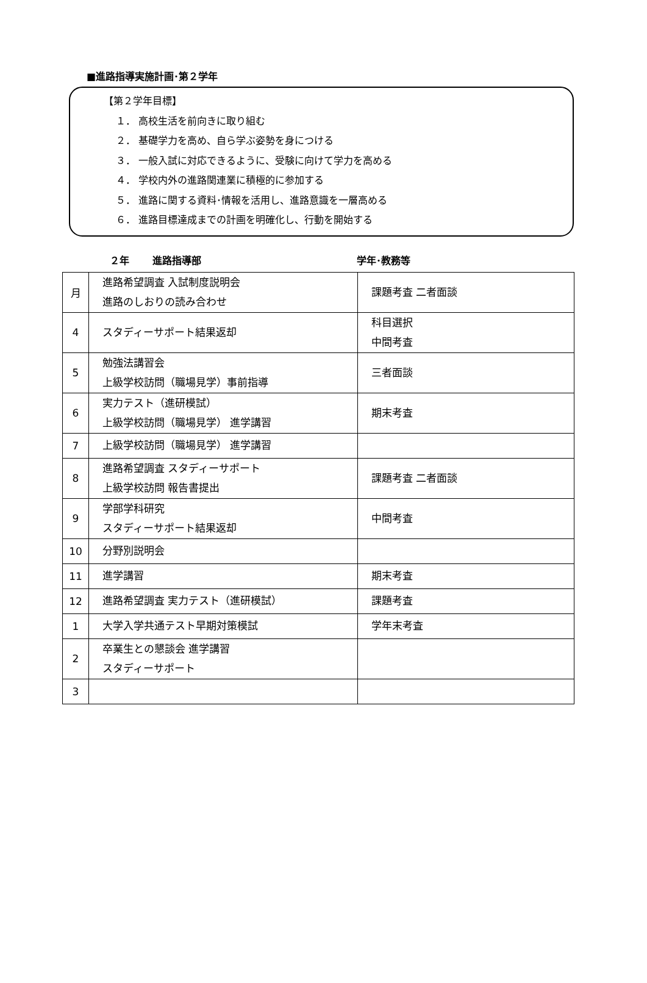■進路指導実施計画･第２学年
【第２学年目標】
１． 高校生活を前向きに取り組む
２． 基礎学力を高め、自ら学ぶ姿勢を身につける
３． 一般入試に対応できるように、受験に向けて学力を高める
４． 学校内外の進路関連業に積極的に参加する
５． 進路に関する資料･情報を活用し、進路意識を一層高める
６． 進路目標達成までの計画を明確化し、行動を開始する
２年 進路指導部 学年･教務等
| 月 | 進路希望調査 入試制度説明会 進路のしおりの読み合わせ | 課題考査 二者面談 |
| 4 | スタディーサポート結果返却 | 科目選択 中間考査 |
| 5 | 勉強法講習会 上級学校訪問（職場見学）事前指導 | 三者面談 |
| 6 | 実力テスト（進研模試） 上級学校訪問（職場見学） 進学講習 | 期末考査 |
| 7 | 上級学校訪問（職場見学） 進学講習 | |
| 8 | 進路希望調査 スタディーサポート 上級学校訪問 報告書提出 | 課題考査 二者面談 |
| 9 | 学部学科研究 スタディーサポート結果返却 | 中間考査 |
| 10 | 分野別説明会 | |
| 11 | 進学講習 | 期末考査 |
| 12 | 進路希望調査 実力テスト（進研模試） | 課題考査 |
| 1 | 大学入学共通テスト早期対策模試 | 学年末考査 |
| 2 | 卒業生との懇談会 進学講習 スタディーサポート | |
| 3 | | |